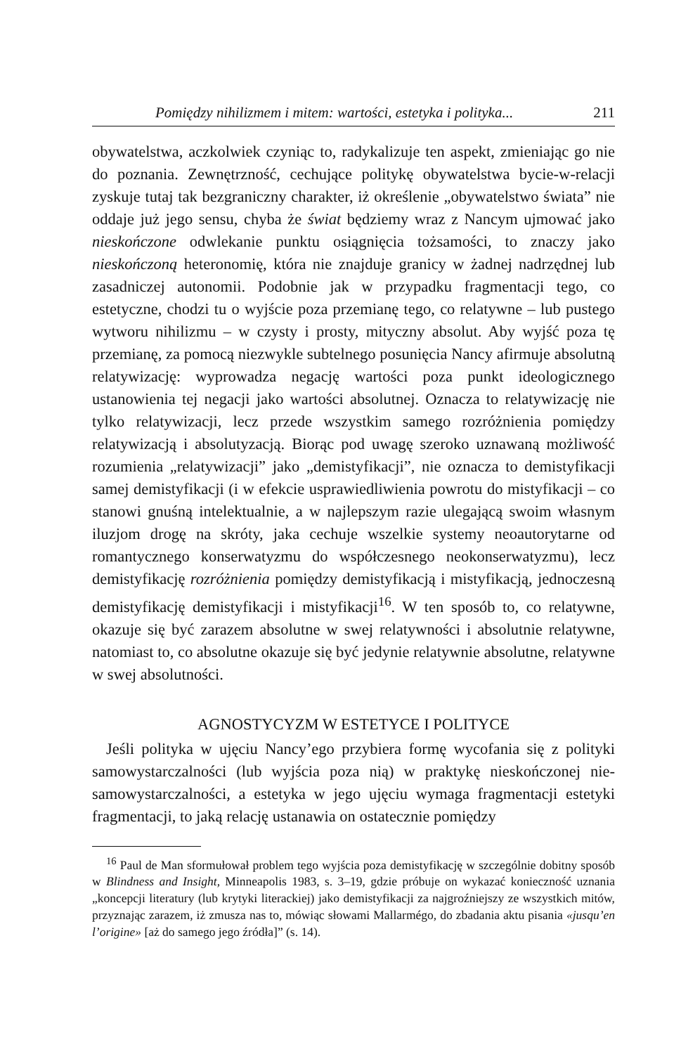Pomiędzy nihilizmem i mitem: wartości, estetyka i polityka... 211
obywatelstwa, aczkolwiek czyniąc to, radykalizuje ten aspekt, zmieniając go nie do poznania. Zewnętrzność, cechujące politykę obywatelstwa bycie-w-relacji zyskuje tutaj tak bezgraniczny charakter, iż określenie „obywatelstwo świata” nie oddaje już jego sensu, chyba że świat będziemy wraz z Nancym ujmować jako nieskończone odwlekanie punktu osiągnięcia tożsamości, to znaczy jako nieskończoną heteronomię, która nie znajduje granicy w żadnej nadrzędnej lub zasadniczej autonomii. Podobnie jak w przypadku fragmentacji tego, co estetyczne, chodzi tu o wyjście poza przemianę tego, co relatywne – lub pustego wytworu nihilizmu – w czysty i prosty, mityczny absolut. Aby wyjść poza tę przemianę, za pomocą niezwykle subtelnego posunięcia Nancy afirmuje absolutną relatywizację: wyprowadza negację wartości poza punkt ideologicznego ustanowienia tej negacji jako wartości absolutnej. Oznacza to relatywizację nie tylko relatywizacji, lecz przede wszystkim samego rozróżnienia pomiędzy relatywizacją i absolutyzacją. Biorąc pod uwagę szeroko uznawaną możliwość rozumienia „relatywizacji” jako „demistyfikacji”, nie oznacza to demistyfikacji samej demistyfikacji (i w efekcie usprawiedliwienia powrotu do mistyfikacji – co stanowi gnuśną intelektualnie, a w najlepszym razie ulegającą swoim własnym iluzjom drogę na skróty, jaka cechuje wszelkie systemy neoautorytarne od romantycznego konserwatyzmu do współczesnego neokonserwatyzmu), lecz demistyfikację rozróżnienia pomiędzy demistyfikacją i mistyfikacją, jednoczesną demistyfikację demistyfikacji i mistyfikacji<sup>16</sup>. W ten sposób to, co relatywne, okazuje się być zarazem absolutne w swej relatywności i absolutnie relatywne, natomiast to, co absolutne okazuje się być jedynie relatywnie absolutne, relatywne w swej absolutności.
AGNOSTYCYZM W ESTETYCE I POLITYCE
Jeśli polityka w ujęciu Nancy’ego przybiera formę wycofania się z polityki samowystarczalności (lub wyjścia poza nią) w praktykę nieskończonej nie-samowystarczalności, a estetyka w jego ujęciu wymaga fragmentacji estetyki fragmentacji, to jaką relację ustanawia on ostatecznie pomiędzy
<sup>16</sup> Paul de Man sformułował problem tego wyjścia poza demistyfikację w szczególnie dobitny sposób w Blindness and Insight, Minneapolis 1983, s. 3–19, gdzie próbuje on wykazać konieczność uznania „koncepcji literatury (lub krytyki literackiej) jako demistyfikacji za najgroźniejszy ze wszystkich mitów, przyznając zarazem, iż zmusza nas to, mówiąc słowami Mallarmégo, do zbadania aktu pisania «jusqu’en l’origine» [aż do samego jego źródła]” (s. 14).